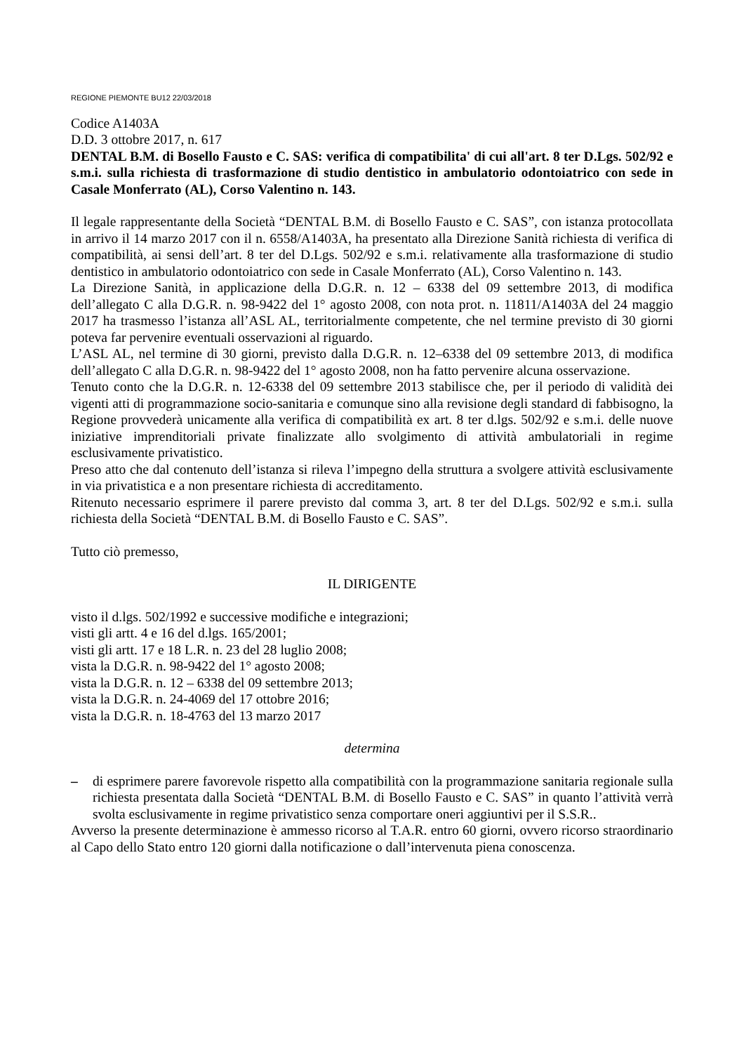REGIONE PIEMONTE BU12 22/03/2018
Codice A1403A
D.D. 3 ottobre 2017, n. 617
DENTAL B.M. di Bosello Fausto e C. SAS: verifica di compatibilita' di cui all'art. 8 ter D.Lgs. 502/92 e s.m.i. sulla richiesta di trasformazione di studio dentistico in ambulatorio odontoiatrico con sede in Casale Monferrato (AL), Corso Valentino n. 143.
Il legale rappresentante della Società “DENTAL B.M. di Bosello Fausto e C. SAS”, con istanza protocollata in arrivo il 14 marzo 2017 con il n. 6558/A1403A, ha presentato alla Direzione Sanità richiesta di verifica di compatibilità, ai sensi dell’art. 8 ter del D.Lgs. 502/92 e s.m.i. relativamente alla trasformazione di studio dentistico in ambulatorio odontoiatrico con sede in Casale Monferrato (AL), Corso Valentino n. 143.
La Direzione Sanità, in applicazione della D.G.R. n. 12 – 6338 del 09 settembre 2013, di modifica dell’allegato C alla D.G.R. n. 98-9422 del 1° agosto 2008, con nota prot. n. 11811/A1403A del 24 maggio 2017 ha trasmesso l’istanza all’ASL AL, territorialmente competente, che nel termine previsto di 30 giorni poteva far pervenire eventuali osservazioni al riguardo.
L’ASL AL, nel termine di 30 giorni, previsto dalla D.G.R. n. 12–6338 del 09 settembre 2013, di modifica dell’allegato C alla D.G.R. n. 98-9422 del 1° agosto 2008, non ha fatto pervenire alcuna osservazione.
Tenuto conto che la D.G.R. n. 12-6338 del 09 settembre 2013 stabilisce che, per il periodo di validità dei vigenti atti di programmazione socio-sanitaria e comunque sino alla revisione degli standard di fabbisogno, la Regione provvederà unicamente alla verifica di compatibilità ex art. 8 ter d.lgs. 502/92 e s.m.i. delle nuove iniziative imprenditoriali private finalizzate allo svolgimento di attività ambulatoriali in regime esclusivamente privatistico.
Preso atto che dal contenuto dell’istanza si rileva l’impegno della struttura a svolgere attività esclusivamente in via privatistica e a non presentare richiesta di accreditamento.
Ritenuto necessario esprimere il parere previsto dal comma 3, art. 8 ter del D.Lgs. 502/92 e s.m.i. sulla richiesta della Società “DENTAL B.M. di Bosello Fausto e C. SAS”.
Tutto ciò premesso,
IL DIRIGENTE
visto il d.lgs. 502/1992 e successive modifiche e integrazioni;
visti gli artt. 4 e 16 del d.lgs. 165/2001;
visti gli artt. 17 e 18 L.R. n. 23 del 28 luglio 2008;
vista la D.G.R. n. 98-9422 del 1° agosto 2008;
vista la D.G.R. n. 12 – 6338 del 09 settembre 2013;
vista la D.G.R. n. 24-4069 del 17 ottobre 2016;
vista la D.G.R. n. 18-4763 del 13 marzo 2017
determina
– di esprimere parere favorevole rispetto alla compatibilità con la programmazione sanitaria regionale sulla richiesta presentata dalla Società “DENTAL B.M. di Bosello Fausto e C. SAS” in quanto l’attività verrà svolta esclusivamente in regime privatistico senza comportare oneri aggiuntivi per il S.S.R..
Avverso la presente determinazione è ammesso ricorso al T.A.R. entro 60 giorni, ovvero ricorso straordinario al Capo dello Stato entro 120 giorni dalla notificazione o dall’intervenuta piena conoscenza.